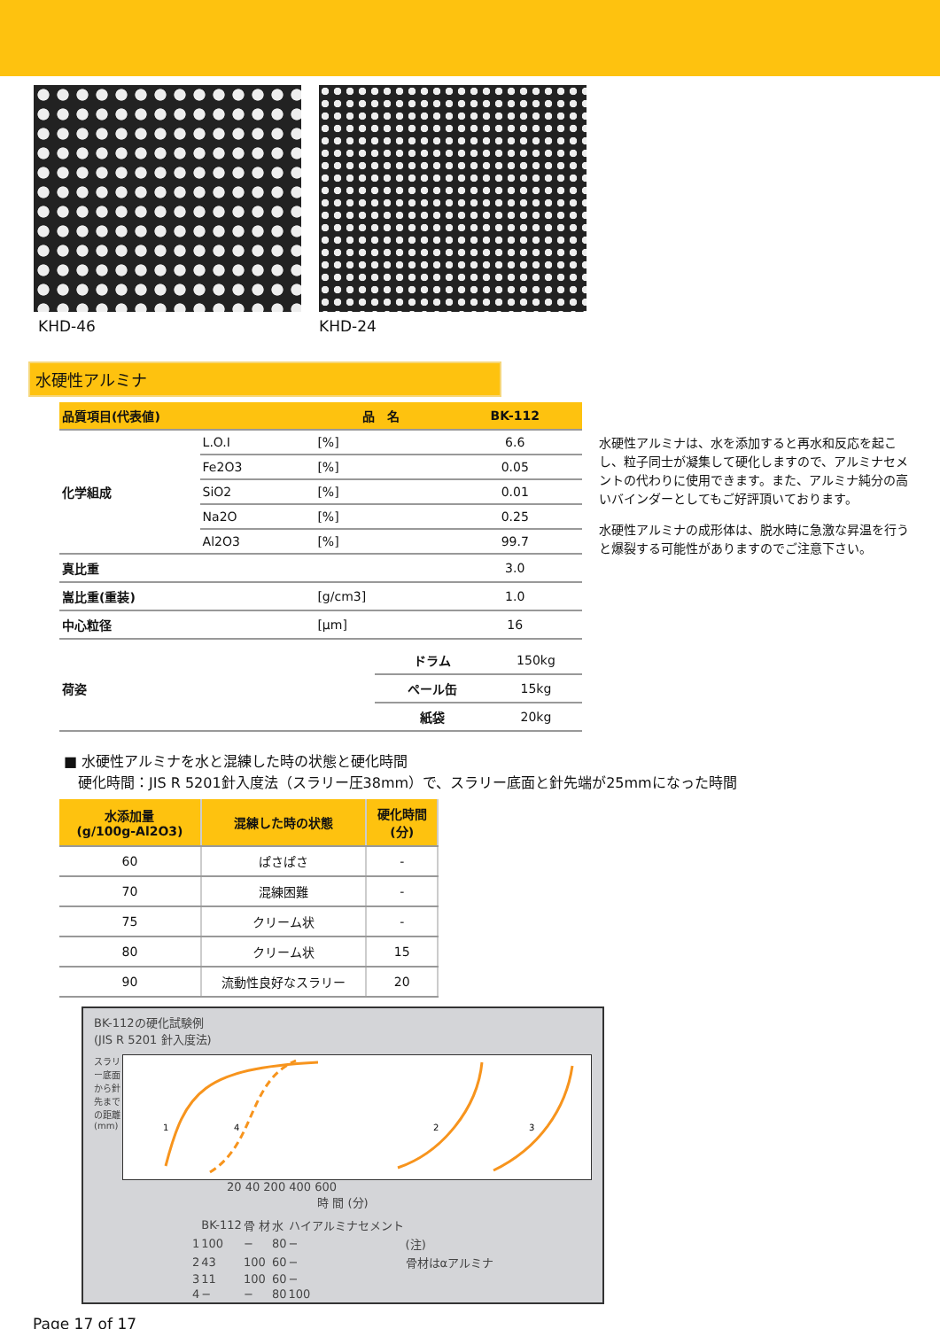KHD-46 KHD-24
水硬性アルミナ
| 品質項目(代表値) | | 品 名 | BK-112 |
| 化学組成 | L.O.I | [%] | 6.6 |
| | Fe2O3 | [%] | 0.05 |
| | SiO2 | [%] | 0.01 |
| | Na2O | [%] | 0.25 |
| | Al2O3 | [%] | 99.7 |
| 真比重 | | | 3.0 |
| 嵩比重(重装) | | [g/cm3] | 1.0 |
| 中心粒径 | | [μm] | 16 |
| 荷姿 | ドラム | 150kg |
| | ペール缶 | 15kg |
| | 紙袋 | 20kg |
水硬性アルミナは、水を添加すると再水和反応を起こし、粒子同士が凝集して硬化しますので、アルミナセメントの代わりに使用できます。また、アルミナ純分の高いバインダーとしてもご好評頂いております。
水硬性アルミナの成形体は、脱水時に急激な昇温を行うと爆裂する可能性がありますのでご注意下さい。
■ 水硬性アルミナを水と混練した時の状態と硬化時間
　硬化時間：JIS R 5201針入度法（スラリー圧38mm）で、スラリー底面と針先端が25mmになった時間
| 水添加量 (g/100g-Al2O3) | 混練した時の状態 | 硬化時間 (分) |
| --- | --- | --- |
| 60 | ぱさぱさ | - |
| 70 | 混練困難 | - |
| 75 | クリーム状 | - |
| 80 | クリーム状 | 15 |
| 90 | 流動性良好なスラリー | 20 |
BK-112の硬化試験例
(JIS R 5201 針入度法)
スラリー底面から針先までの距離 (mm)
1
4
2
3
20 40 200 400 600
時 間 (分)
| | BK-112 | 骨 材 | 水 | ハイアルミナセメント | |
| 1 | 100 | − | 80 | − | (注) |
| 2 | 43 | 100 | 60 | − | 骨材はαアルミナ |
| 3 | 11 | 100 | 60 | − | |
| 4 | − | − | 80 | 100 | |
Page 17 of 17